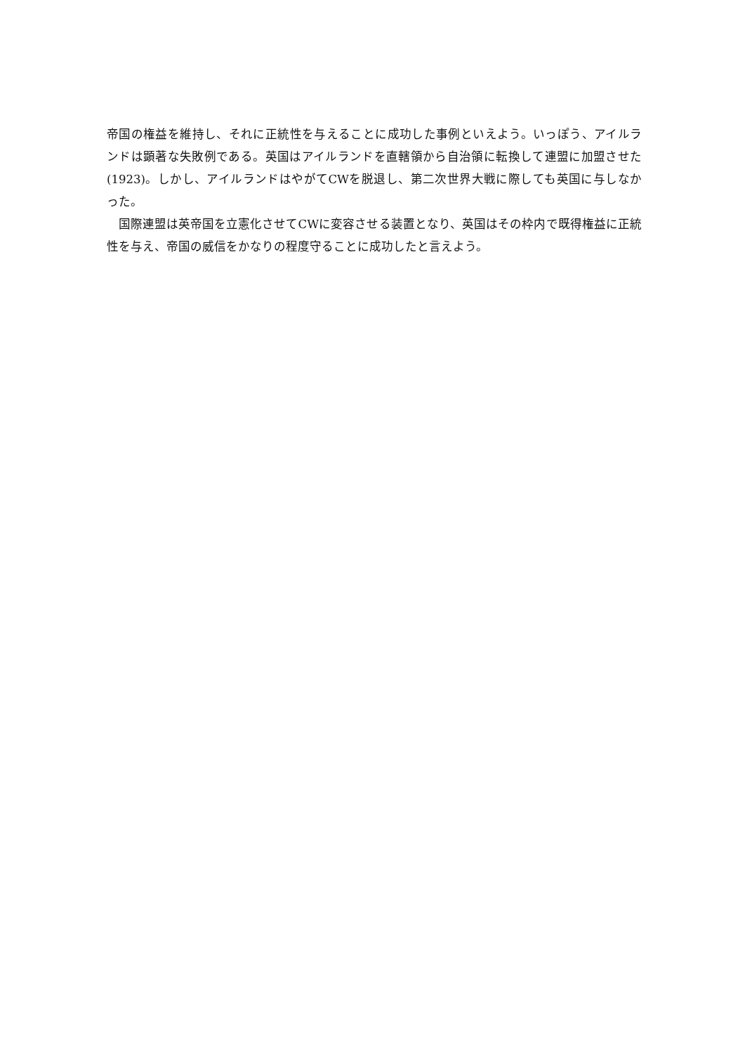帝国の権益を維持し、それに正統性を与えることに成功した事例といえよう。いっぽう、アイルランドは顕著な失敗例である。英国はアイルランドを直轄領から自治領に転換して連盟に加盟させた(1923)。しかし、アイルランドはやがてCWを脱退し、第二次世界大戦に際しても英国に与しなかった。
国際連盟は英帝国を立憲化させてCWに変容させる装置となり、英国はその枠内で既得権益に正統性を与え、帝国の威信をかなりの程度守ることに成功したと言えよう。